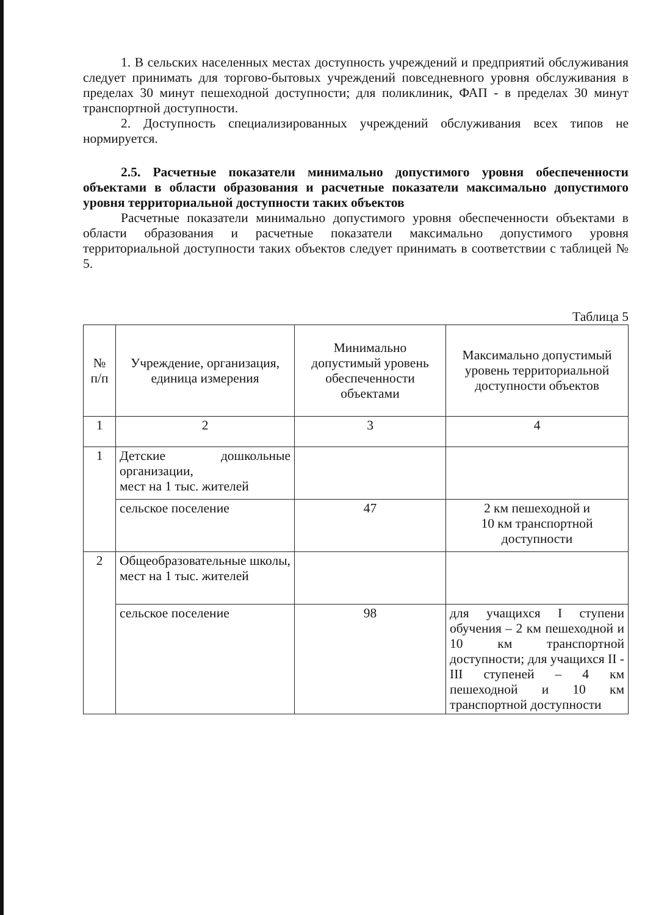1. В сельских населенных местах доступность учреждений и предприятий обслуживания следует принимать для торгово-бытовых учреждений повседневного уровня обслуживания в пределах 30 минут пешеходной доступности; для поликлиник, ФАП - в пределах 30 минут транспортной доступности.
2. Доступность специализированных учреждений обслуживания всех типов не нормируется.
2.5. Расчетные показатели минимально допустимого уровня обеспеченности объектами в области образования и расчетные показатели максимально допустимого уровня территориальной доступности таких объектов
Расчетные показатели минимально допустимого уровня обеспеченности объектами в области образования и расчетные показатели максимально допустимого уровня территориальной доступности таких объектов следует принимать в соответствии с таблицей № 5.
Таблица 5
| № п/п | Учреждение, организация, единица измерения | Минимально допустимый уровень обеспеченности объектами | Максимально допустимый уровень территориальной доступности объектов |
| --- | --- | --- | --- |
| 1 | 2 | 3 | 4 |
| 1 | Детские дошкольные организации, мест на 1 тыс. жителей | | |
| | сельское поселение | 47 | 2 км пешеходной и 10 км транспортной доступности |
| 2 | Общеобразовательные школы, мест на 1 тыс. жителей | | |
| | сельское поселение | 98 | для учащихся I ступени обучения – 2 км пешеходной и 10 км транспортной доступности; для учащихся II - III ступеней – 4 км пешеходной и 10 км транспортной доступности |